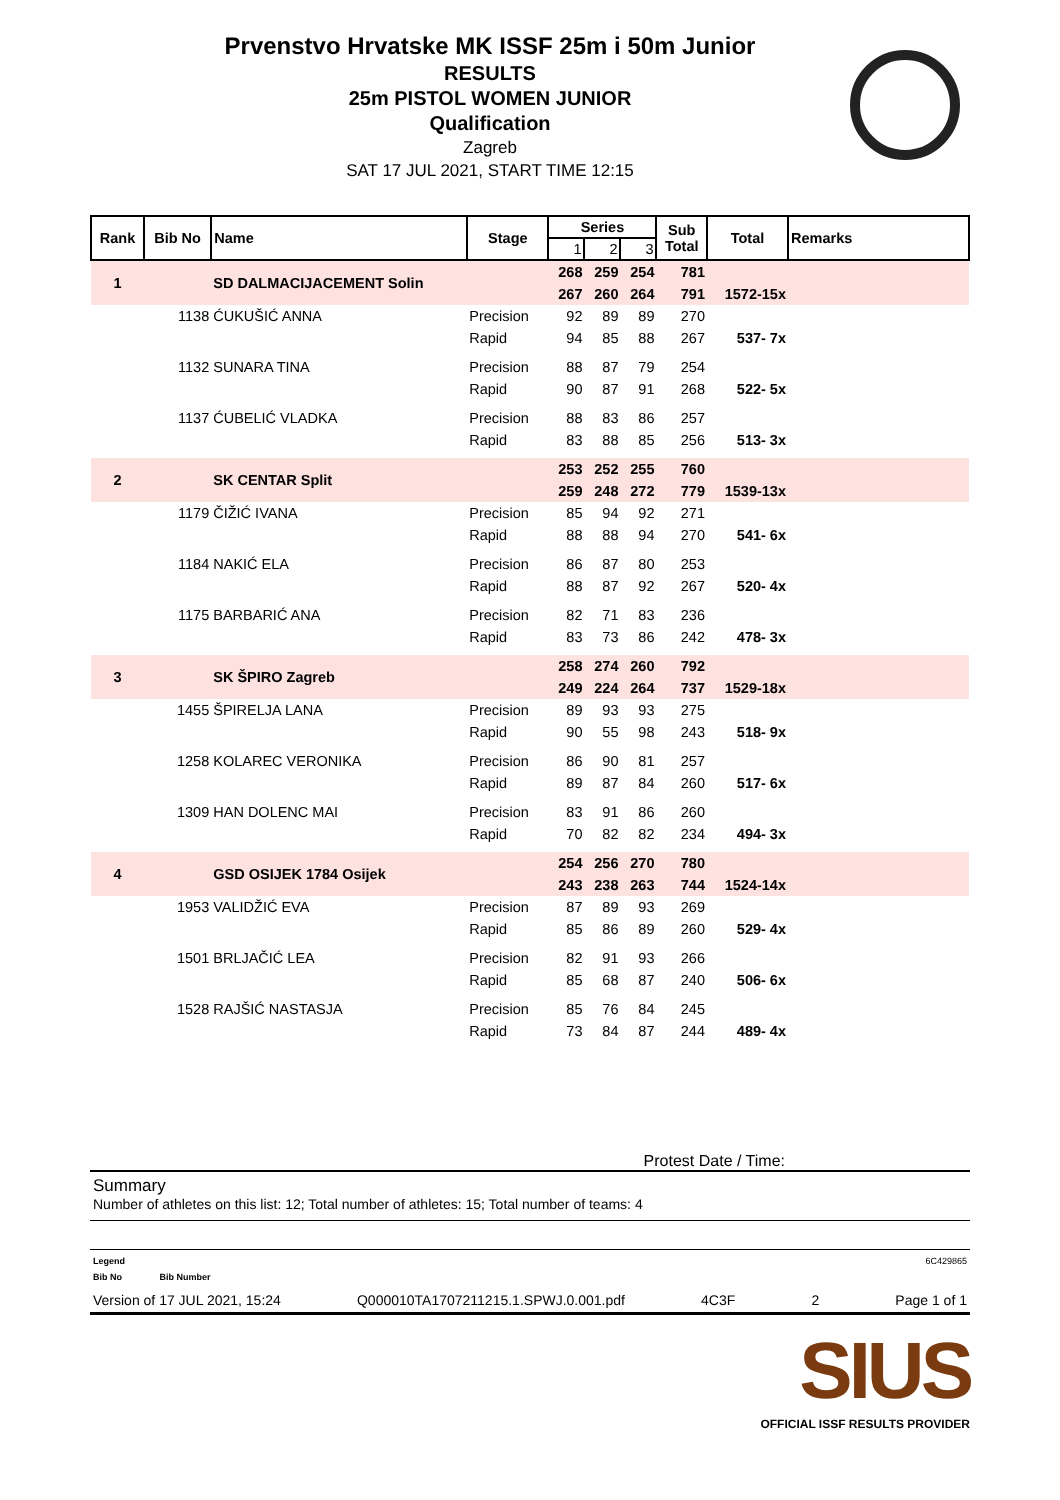Prvenstvo Hrvatske MK ISSF 25m i 50m Junior
RESULTS
25m PISTOL WOMEN JUNIOR
Qualification
Zagreb
SAT 17 JUL 2021, START TIME 12:15
| Rank | Bib No | Name | Stage | Series | | | Sub Total | Total | Remarks |
| --- | --- | --- | --- | --- | --- | --- | --- | --- | --- |
| | | | | 1 | 2 | 3 | | | |
| 1 | | SD DALMACIJACEMENT Solin | | 268 | 259 | 254 | 781 | | |
| | | | | 267 | 260 | 264 | 791 | 1572-15x | |
| | 1138 | ĆUKUŠIĆ ANNA | Precision | 92 | 89 | 89 | 270 | | |
| | | | Rapid | 94 | 85 | 88 | 267 | 537- 7x | |
| | 1132 | SUNARA TINA | Precision | 88 | 87 | 79 | 254 | | |
| | | | Rapid | 90 | 87 | 91 | 268 | 522- 5x | |
| | 1137 | ĆUBELIĆ VLADKA | Precision | 88 | 83 | 86 | 257 | | |
| | | | Rapid | 83 | 88 | 85 | 256 | 513- 3x | |
| 2 | | SK CENTAR Split | | 253 | 252 | 255 | 760 | | |
| | | | | 259 | 248 | 272 | 779 | 1539-13x | |
| | 1179 | ČIŽIĆ IVANA | Precision | 85 | 94 | 92 | 271 | | |
| | | | Rapid | 88 | 88 | 94 | 270 | 541- 6x | |
| | 1184 | NAKIĆ ELA | Precision | 86 | 87 | 80 | 253 | | |
| | | | Rapid | 88 | 87 | 92 | 267 | 520- 4x | |
| | 1175 | BARBARIĆ ANA | Precision | 82 | 71 | 83 | 236 | | |
| | | | Rapid | 83 | 73 | 86 | 242 | 478- 3x | |
| 3 | | SK ŠPIRO Zagreb | | 258 | 274 | 260 | 792 | | |
| | | | | 249 | 224 | 264 | 737 | 1529-18x | |
| | 1455 | ŠPIRELJA LANA | Precision | 89 | 93 | 93 | 275 | | |
| | | | Rapid | 90 | 55 | 98 | 243 | 518- 9x | |
| | 1258 | KOLAREC VERONIKA | Precision | 86 | 90 | 81 | 257 | | |
| | | | Rapid | 89 | 87 | 84 | 260 | 517- 6x | |
| | 1309 | HAN DOLENC MAI | Precision | 83 | 91 | 86 | 260 | | |
| | | | Rapid | 70 | 82 | 82 | 234 | 494- 3x | |
| 4 | | GSD OSIJEK 1784 Osijek | | 254 | 256 | 270 | 780 | | |
| | | | | 243 | 238 | 263 | 744 | 1524-14x | |
| | 1953 | VALIDŽIĆ EVA | Precision | 87 | 89 | 93 | 269 | | |
| | | | Rapid | 85 | 86 | 89 | 260 | 529- 4x | |
| | 1501 | BRLJAČIĆ LEA | Precision | 82 | 91 | 93 | 266 | | |
| | | | Rapid | 85 | 68 | 87 | 240 | 506- 6x | |
| | 1528 | RAJŠIĆ NASTASJA | Precision | 85 | 76 | 84 | 245 | | |
| | | | Rapid | 73 | 84 | 87 | 244 | 489- 4x | |
Protest Date / Time:
Summary
Number of athletes on this list: 12; Total number of athletes: 15; Total number of teams: 4
Legend 6C429865
Bib No Bib Number
Version of 17 JUL 2021, 15:24 Q000010TA1707211215.1.SPWJ.0.001.pdf 4C3F 2 Page 1 of 1
SIUS
OFFICIAL ISSF RESULTS PROVIDER